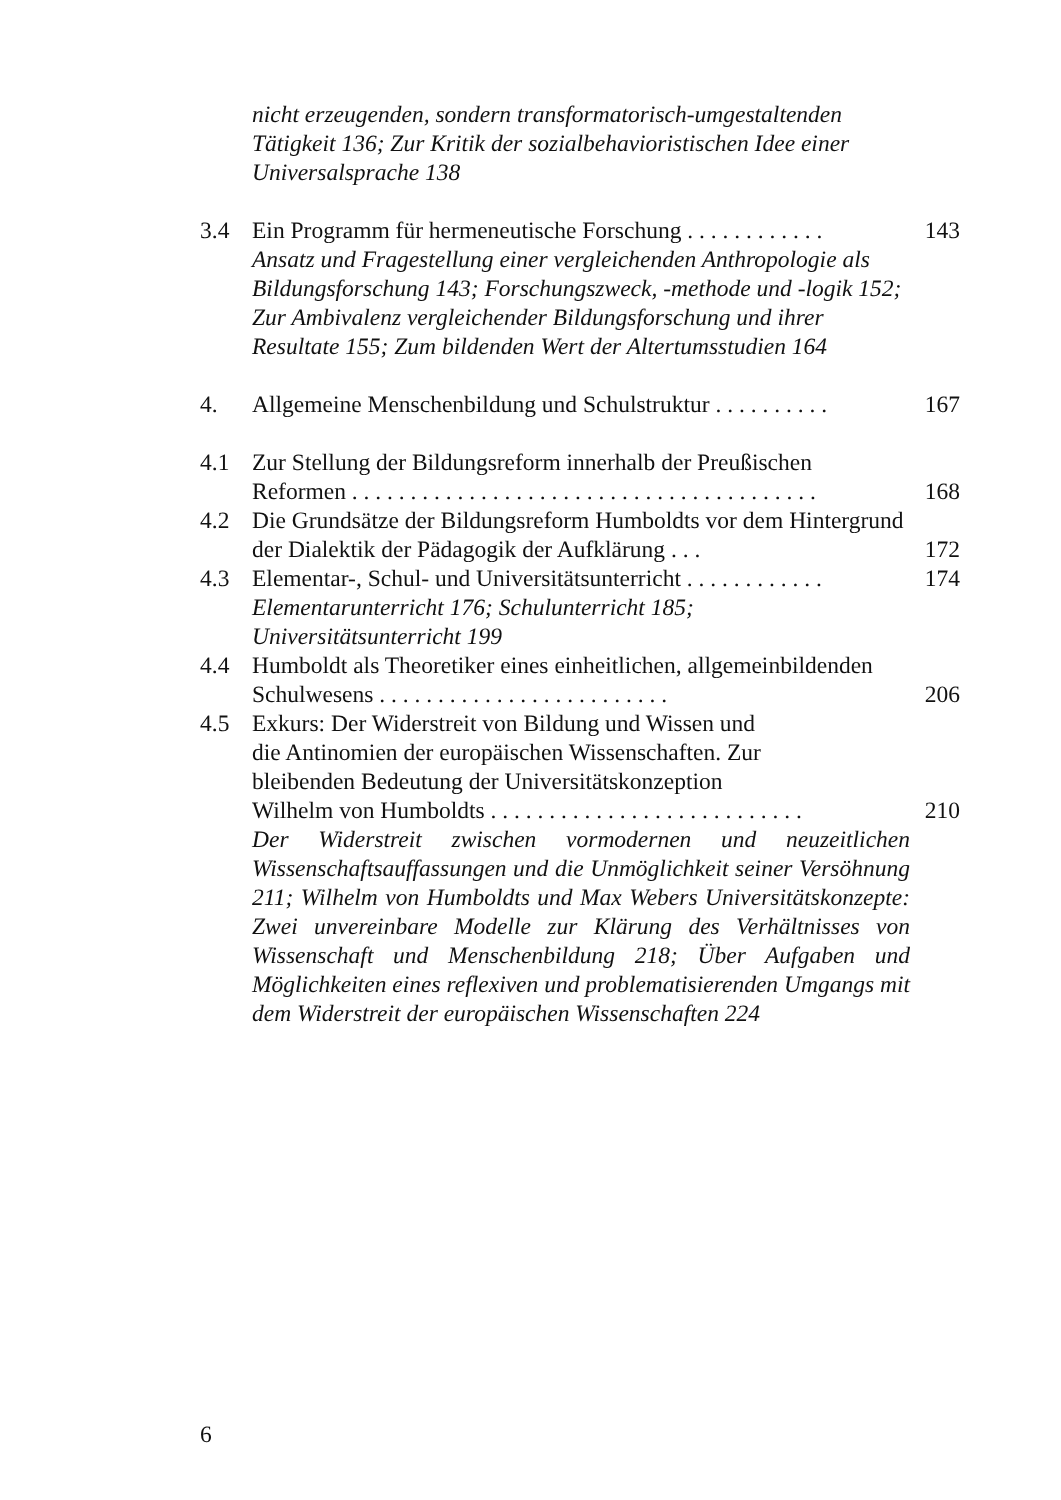nicht erzeugenden, sondern transformatorisch-umgestaltenden Tätigkeit 136; Zur Kritik der sozialbehavioristischen Idee einer Universalsprache 138
3.4 Ein Programm für hermeneutische Forschung . . . . . . . . . . . .
143
Ansatz und Fragestellung einer vergleichenden Anthropologie als Bildungsforschung 143; Forschungszweck, -methode und -logik 152; Zur Ambivalenz vergleichender Bildungsforschung und ihrer Resultate 155; Zum bildenden Wert der Altertumsstudien 164
4. Allgemeine Menschenbildung und Schulstruktur . . . . . . . . . .
167
4.1 Zur Stellung der Bildungsreform innerhalb der Preußischen Reformen . . . . . . . . . . . . . . . . . . . . . . . . . . . . . . . . . . . . . . . .
168
4.2 Die Grundsätze der Bildungsreform Humboldts vor dem Hintergrund der Dialektik der Pädagogik der Aufklärung . . .
172
4.3 Elementar-, Schul- und Universitätsunterricht . . . . . . . . . . . .
174
Elementarunterricht 176; Schulunterricht 185;
Universitätsunterricht 199
4.4 Humboldt als Theoretiker eines einheitlichen, allgemeinbildenden Schulwesens . . . . . . . . . . . . . . . . . . . . . . . . .
206
4.5 Exkurs: Der Widerstreit von Bildung und Wissen und
die Antinomien der europäischen Wissenschaften. Zur
bleibenden Bedeutung der Universitätskonzeption
Wilhelm von Humboldts . . . . . . . . . . . . . . . . . . . . . . . . . . .
210
Der Widerstreit zwischen vormodernen und neuzeitlichen Wissenschaftsauffassungen und die Unmöglichkeit seiner Versöhnung 211; Wilhelm von Humboldts und Max Webers Universitätskonzepte: Zwei unvereinbare Modelle zur Klärung des Verhältnisses von Wissenschaft und Menschenbildung 218; Über Aufgaben und Möglichkeiten eines reflexiven und problematisierenden Umgangs mit dem Widerstreit der europäischen Wissenschaften 224
6